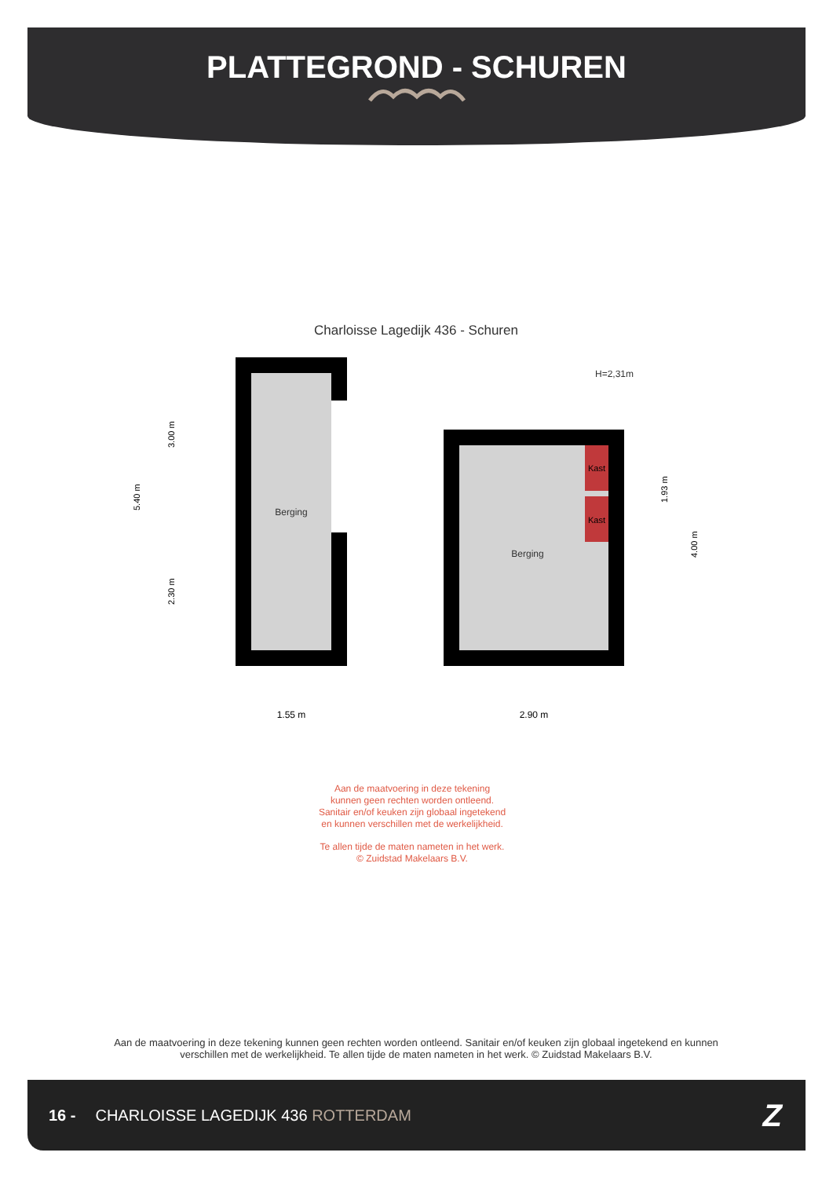PLATTEGROND - SCHUREN
Charloisse Lagedijk 436 - Schuren
H=2,31m
Berging
Kast
Kast
Berging
1.55 m
2.90 m
5.40 m
3.00 m
2.30 m
1.93 m
4.00 m
Aan de maatvoering in deze tekening
kunnen geen rechten worden ontleend.
Sanitair en/of keuken zijn globaal ingetekend
en kunnen verschillen met de werkelijkheid.
Te allen tijde de maten nameten in het werk.
© Zuidstad Makelaars B.V.
Aan de maatvoering in deze tekening kunnen geen rechten worden ontleend. Sanitair en/of keuken zijn globaal ingetekend en kunnen verschillen met de werkelijkheid. Te allen tijde de maten nameten in het werk. © Zuidstad Makelaars B.V.
16 - CHARLOISSE LAGEDIJK 436 ROTTERDAM Z